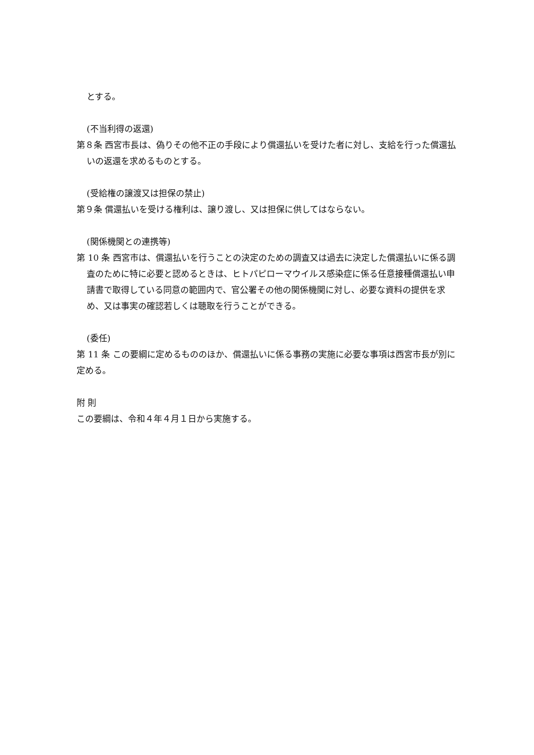とする。
(不当利得の返還)
第８条 西宮市長は、偽りその他不正の手段により償還払いを受けた者に対し、支給を行った償還払いの返還を求めるものとする。
(受給権の譲渡又は担保の禁止)
第９条 償還払いを受ける権利は、譲り渡し、又は担保に供してはならない。
(関係機関との連携等)
第 10 条 西宮市は、償還払いを行うことの決定のための調査又は過去に決定した償還払いに係る調査のために特に必要と認めるときは、ヒトパピローマウイルス感染症に係る任意接種償還払い申請書で取得している同意の範囲内で、官公署その他の関係機関に対し、必要な資料の提供を求め、又は事実の確認若しくは聴取を行うことができる。
(委任)
第 11 条 この要綱に定めるもののほか、償還払いに係る事務の実施に必要な事項は西宮市長が別に定める。
附 則
この要綱は、令和４年４月１日から実施する。